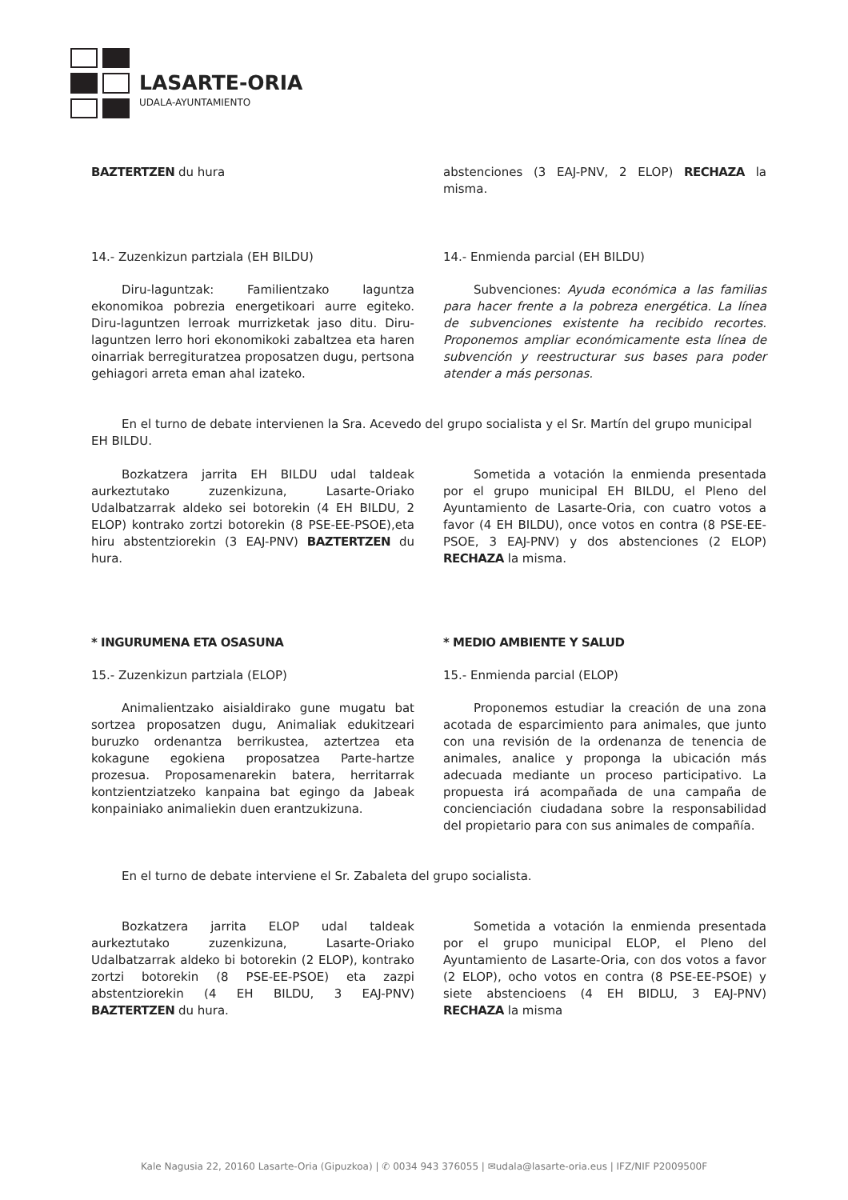LASARTE-ORIA
UDALA-AYUNTAMIENTO
BAZTERTZEN du hura abstenciones (3 EAJ-PNV, 2 ELOP) RECHAZA la misma.
14.- Zuzenkizun partziala (EH BILDU)
Diru-laguntzak: Familientzako laguntza ekonomikoa pobrezia energetikoari aurre egiteko. Diru-laguntzen lerroak murrizketak jaso ditu. Diru-laguntzen lerro hori ekonomikoki zabaltzea eta haren oinarriak berregituratzea proposatzen dugu, pertsona gehiagori arreta eman ahal izateko.
14.- Enmienda parcial (EH BILDU)
Subvenciones: Ayuda económica a las familias para hacer frente a la pobreza energética. La línea de subvenciones existente ha recibido recortes. Proponemos ampliar económicamente esta línea de subvención y reestructurar sus bases para poder atender a más personas.
En el turno de debate intervienen la Sra. Acevedo del grupo socialista y el Sr. Martín del grupo municipal EH BILDU.
Bozkatzera jarrita EH BILDU udal taldeak aurkeztutako zuzenkizuna, Lasarte-Oriako Udalbatzarrak aldeko sei botorekin (4 EH BILDU, 2 ELOP) kontrako zortzi botorekin (8 PSE-EE-PSOE),eta hiru abstentziorekin (3 EAJ-PNV) BAZTERTZEN du hura.
Sometida a votación la enmienda presentada por el grupo municipal EH BILDU, el Pleno del Ayuntamiento de Lasarte-Oria, con cuatro votos a favor (4 EH BILDU), once votos en contra (8 PSE-EE-PSOE, 3 EAJ-PNV) y dos abstenciones (2 ELOP) RECHAZA la misma.
* INGURUMENA ETA OSASUNA
15.- Zuzenkizun partziala (ELOP)
Animalientzako aisialdirako gune mugatu bat sortzea proposatzen dugu, Animaliak edukitzeari buruzko ordenantza berrikustea, aztertzea eta kokagune egokiena proposatzea Parte-hartze prozesua. Proposamenarekin batera, herritarrak kontzientziatzeko kanpaina bat egingo da Jabeak konpainiako animaliekin duen erantzukizuna.
* MEDIO AMBIENTE Y SALUD
15.- Enmienda parcial (ELOP)
Proponemos estudiar la creación de una zona acotada de esparcimiento para animales, que junto con una revisión de la ordenanza de tenencia de animales, analice y proponga la ubicación más adecuada mediante un proceso participativo. La propuesta irá acompañada de una campaña de concienciación ciudadana sobre la responsabilidad del propietario para con sus animales de compañía.
En el turno de debate interviene el Sr. Zabaleta del grupo socialista.
Bozkatzera jarrita ELOP udal taldeak aurkeztutako zuzenkizuna, Lasarte-Oriako Udalbatzarrak aldeko bi botorekin (2 ELOP), kontrako zortzi botorekin (8 PSE-EE-PSOE) eta zazpi abstentziorekin (4 EH BILDU, 3 EAJ-PNV) BAZTERTZEN du hura.
Sometida a votación la enmienda presentada por el grupo municipal ELOP, el Pleno del Ayuntamiento de Lasarte-Oria, con dos votos a favor (2 ELOP), ocho votos en contra (8 PSE-EE-PSOE) y siete abstencioens (4 EH BIDLU, 3 EAJ-PNV) RECHAZA la misma
Kale Nagusia 22, 20160 Lasarte-Oria (Gipuzkoa) | ✆ 0034 943 376055 | ✉udala@lasarte-oria.eus | IFZ/NIF P2009500F